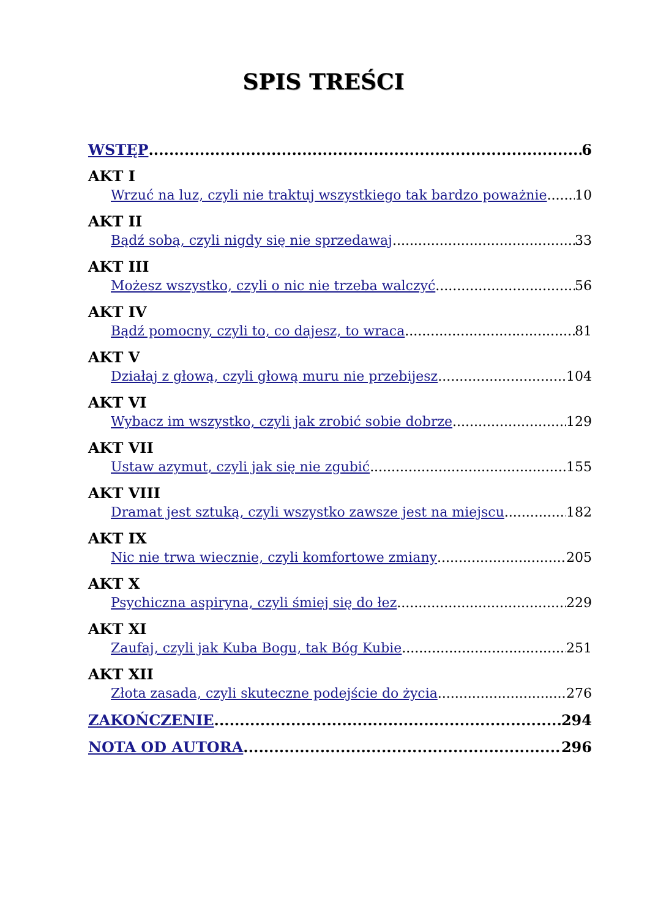SPIS TREŚCI
WSTĘP 6
AKT I
Wrzuć na luz, czyli nie traktuj wszystkiego tak bardzo poważnie 10
AKT II
Bądź sobą, czyli nigdy się nie sprzedawaj 33
AKT III
Możesz wszystko, czyli o nic nie trzeba walczyć 56
AKT IV
Bądź pomocny, czyli to, co dajesz, to wraca 81
AKT V
Działaj z głową, czyli głową muru nie przebijesz 104
AKT VI
Wybacz im wszystko, czyli jak zrobić sobie dobrze 129
AKT VII
Ustaw azymut, czyli jak się nie zgubić 155
AKT VIII
Dramat jest sztuką, czyli wszystko zawsze jest na miejscu 182
AKT IX
Nic nie trwa wiecznie, czyli komfortowe zmiany 205
AKT X
Psychiczna aspiryna, czyli śmiej się do łez 229
AKT XI
Zaufaj, czyli jak Kuba Bogu, tak Bóg Kubie 251
AKT XII
Złota zasada, czyli skuteczne podejście do życia 276
ZAKOŃCZENIE 294
NOTA OD AUTORA 296